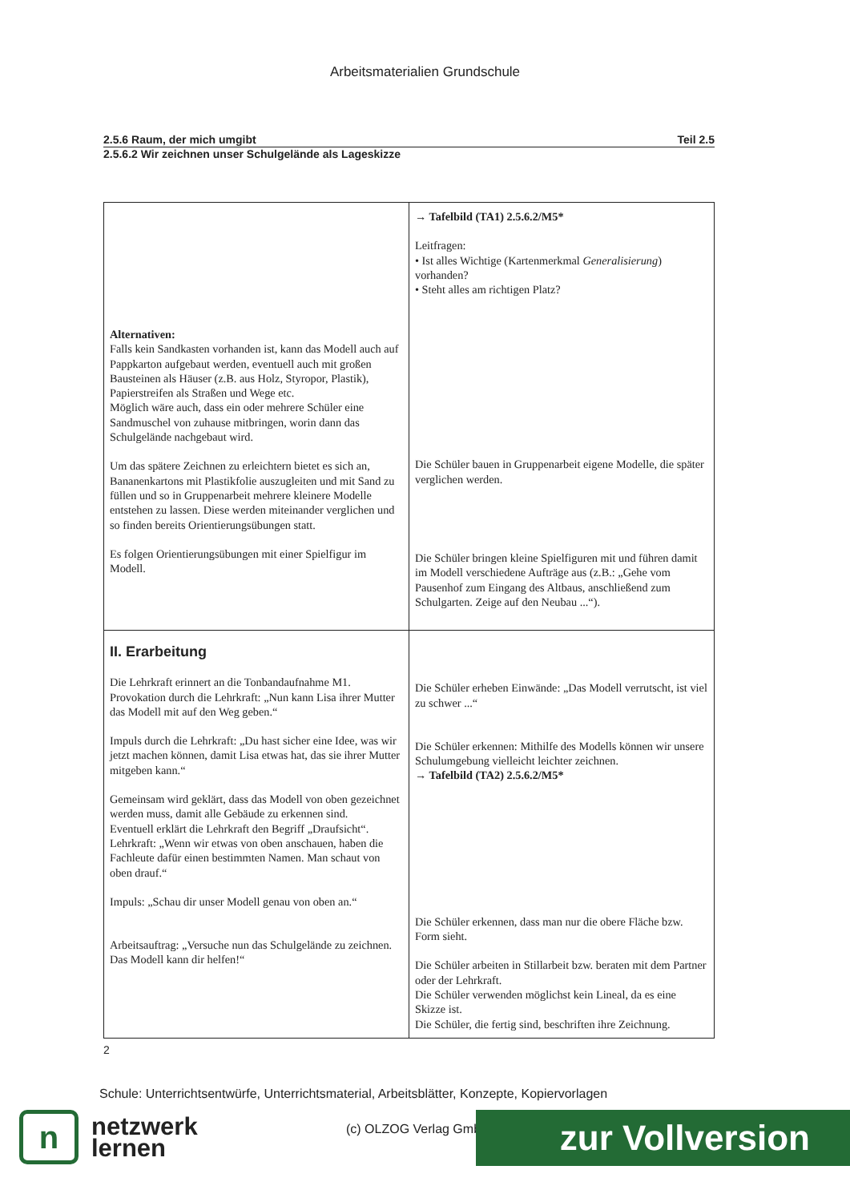Arbeitsmaterialien Grundschule
2.5.6 Raum, der mich umgibt Teil 2.5
2.5.6.2 Wir zeichnen unser Schulgelände als Lageskizze
| Alternativen: Falls kein Sandkasten vorhanden ist, kann das Modell auch auf Pappkarton aufgebaut werden, eventuell auch mit großen Bausteinen als Häuser (z.B. aus Holz, Styropor, Plastik), Papierstreifen als Straßen und Wege etc. Möglich wäre auch, dass ein oder mehrere Schüler eine Sandmuschel von zuhause mitbringen, worin dann das Schulgelände nachgebaut wird. Um das spätere Zeichnen zu erleichtern bietet es sich an, Bananenkartons mit Plastikfolie auszugleiten und mit Sand zu füllen und so in Gruppenarbeit mehrere kleinere Modelle entstehen zu lassen. Diese werden miteinander verglichen und so finden bereits Orientierungsübungen statt. Es folgen Orientierungsübungen mit einer Spielfigur im Modell. | → Tafelbild (TA1) 2.5.6.2/M5* Leitfragen: • Ist alles Wichtige (Kartenmerkmal Generalisierung ) vorhanden? • Steht alles am richtigen Platz? Die Schüler bauen in Gruppenarbeit eigene Modelle, die später verglichen werden. Die Schüler bringen kleine Spielfiguren mit und führen damit im Modell verschiedene Aufträge aus (z.B.: „Gehe vom Pausenhof zum Eingang des Altbaus, anschließend zum Schulgarten. Zeige auf den Neubau ...“). |
| II. Erarbeitung Die Lehrkraft erinnert an die Tonbandaufnahme M1. Provokation durch die Lehrkraft: „Nun kann Lisa ihrer Mutter das Modell mit auf den Weg geben.“ Impuls durch die Lehrkraft: „Du hast sicher eine Idee, was wir jetzt machen können, damit Lisa etwas hat, das sie ihrer Mutter mitgeben kann.“ Gemeinsam wird geklärt, dass das Modell von oben gezeichnet werden muss, damit alle Gebäude zu erkennen sind. Eventuell erklärt die Lehrkraft den Begriff „Draufsicht“. Lehrkraft: „Wenn wir etwas von oben anschauen, haben die Fachleute dafür einen bestimmten Namen. Man schaut von oben drauf.“ Impuls: „Schau dir unser Modell genau von oben an.“ Arbeitsauftrag: „Versuche nun das Schulgelände zu zeichnen. Das Modell kann dir helfen!“ | Die Schüler erheben Einwände: „Das Modell verrutscht, ist viel zu schwer ...“ Die Schüler erkennen: Mithilfe des Modells können wir unsere Schulumgebung vielleicht leichter zeichnen. → Tafelbild (TA2) 2.5.6.2/M5* Die Schüler erkennen, dass man nur die obere Fläche bzw. Form sieht. Die Schüler arbeiten in Stillarbeit bzw. beraten mit dem Partner oder der Lehrkraft. Die Schüler verwenden möglichst kein Lineal, da es eine Skizze ist. Die Schüler, die fertig sind, beschriften ihre Zeichnung. |
2
Schule: Unterrichtsentwürfe, Unterrichtsmaterial, Arbeitsblätter, Konzepte, Kopiervorlagen
n
netzwerk
lernen
(c) OLZOG Verlag GmbH zur Vollversion